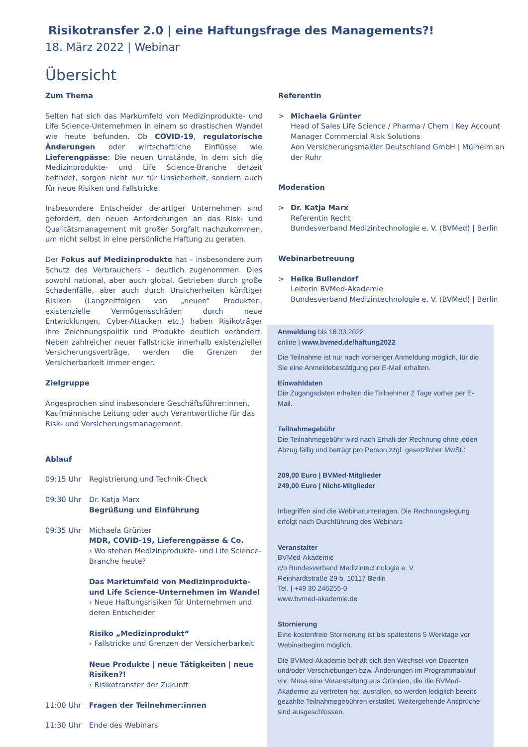Risikotransfer 2.0 | eine Haftungsfrage des Managements?!
18. März 2022 | Webinar
Übersicht
Zum Thema
Selten hat sich das Markumfeld von Medizinprodukte- und Life Science-Unternehmen in einem so drastischen Wandel wie heute befunden. Ob COVID-19, regulatorische Änderungen oder wirtschaftliche Einflüsse wie Lieferengpässe: Die neuen Umstände, in dem sich die Medizinprodukte- und Life Science-Branche derzeit befindet, sorgen nicht nur für Unsicherheit, sondern auch für neue Risiken und Fallstricke.
Insbesondere Entscheider derartiger Unternehmen sind gefordert, den neuen Anforderungen an das Risk- und Qualitätsmanagement mit großer Sorgfalt nachzukommen, um nicht selbst in eine persönliche Haftung zu geraten.
Der Fokus auf Medizinprodukte hat – insbesondere zum Schutz des Verbrauchers – deutlich zugenommen. Dies sowohl national, aber auch global. Getrieben durch große Schadenfälle, aber auch durch Unsicherheiten künftiger Risiken (Langzeitfolgen von „neuen“ Produkten, existenzielle Vermögensschäden durch neue Entwicklungen, Cyber-Attacken etc.) haben Risikoträger ihre Zeichnungspolitik und Produkte deutlich verändert. Neben zahlreicher neuer Fallstricke innerhalb existenzieller Versicherungsverträge, werden die Grenzen der Versicherbarkeit immer enger.
Zielgruppe
Angesprochen sind insbesondere Geschäftsführer:innen, Kaufmännische Leitung oder auch Verantwortliche für das Risk- und Versicherungsmanagement.
Ablauf
09:15 Uhr Registrierung und Technik-Check
09:30 Uhr Dr. Katja Marx
Begrüßung und Einführung
09:35 Uhr Michaela Grünter
MDR, COVID-19, Lieferengpässe & Co.
› Wo stehen Medizinprodukte- und Life Science-Branche heute?
Das Marktumfeld von Medizinprodukte- und Life Science-Unternehmen im Wandel
› Neue Haftungsrisiken für Unternehmen und deren Entscheider
Risiko „Medizinprodukt“
› Fallstricke und Grenzen der Versicherbarkeit
Neue Produkte | neue Tätigkeiten | neue Risiken?!
› Risikotransfer der Zukunft
11:00 Uhr Fragen der Teilnehmer:innen
11:30 Uhr Ende des Webinars
Referentin
> Michaela Grünter
Head of Sales Life Science / Pharma / Chem | Key Account Manager Commercial Risk Solutions
Aon Versicherungsmakler Deutschland GmbH | Mülheim an der Ruhr
Moderation
> Dr. Katja Marx
Referentin Recht
Bundesverband Medizintechnologie e. V. (BVMed) | Berlin
Webinarbetreuung
> Heike Bullendorf
Leiterin BVMed-Akademie
Bundesverband Medizintechnologie e. V. (BVMed) | Berlin
Anmeldung bis 16.03.2022
online | www.bvmed.de/haftung2022
Die Teilnahme ist nur nach vorheriger Anmeldung möglich, für die Sie eine Anmeldebestätigung per E-Mail erhalten.
Einwahldaten
Die Zugangsdaten erhalten die Teilnehmer 2 Tage vorher per E-Mail.
Teilnahmegebühr
Die Teilnahmegebühr wird nach Erhalt der Rechnung ohne jeden Abzug fällig und beträgt pro Person zzgl. gesetzlicher MwSt.:
209,00 Euro | BVMed-Mitglieder
249,00 Euro | Nicht-Mitglieder
Inbegriffen sind die Webinarunterlagen. Die Rechnungslegung erfolgt nach Durchführung des Webinars
Veranstalter
BVMed-Akademie
c/o Bundesverband Medizintechnologie e. V.
Reinhardtstraße 29 b, 10117 Berlin
Tel. | +49 30 246255-0
www.bvmed-akademie.de
Stornierung
Eine kostenfreie Stornierung ist bis spätestens 5 Werktage vor Webinarbeginn möglich.
Die BVMed-Akademie behält sich den Wechsel von Dozenten und/oder Verschiebungen bzw. Änderungen im Programmablauf vor. Muss eine Veranstaltung aus Gründen, die die BVMed-Akademie zu vertreten hat, ausfallen, so werden lediglich bereits gezahlte Teilnahmegebühren erstattet. Weitergehende Ansprüche sind ausgeschlossen.